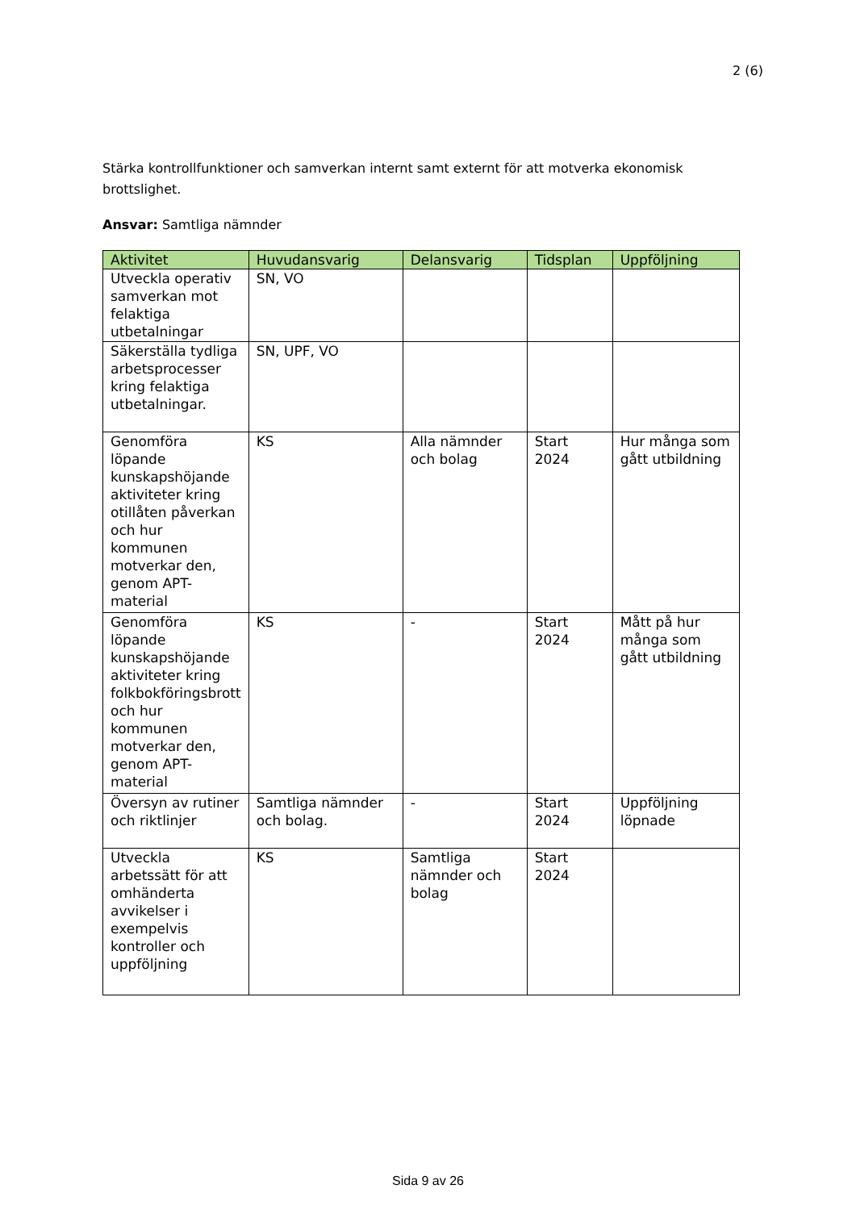2 (6)
Stärka kontrollfunktioner och samverkan internt samt externt för att motverka ekonomisk brottslighet.
Ansvar: Samtliga nämnder
| Aktivitet | Huvudansvarig | Delansvarig | Tidsplan | Uppföljning |
| --- | --- | --- | --- | --- |
| Utveckla operativ samverkan mot felaktiga utbetalningar | SN, VO | | | |
| Säkerställa tydliga arbetsprocesser kring felaktiga utbetalningar. | SN, UPF, VO | | | |
| Genomföra löpande kunskapshöjande aktiviteter kring otillåten påverkan och hur kommunen motverkar den, genom APT-material | KS | Alla nämnder och bolag | Start 2024 | Hur många som gått utbildning |
| Genomföra löpande kunskapshöjande aktiviteter kring folkbokföringsbrott och hur kommunen motverkar den, genom APT-material | KS | - | Start 2024 | Mått på hur många som gått utbildning |
| Översyn av rutiner och riktlinjer | Samtliga nämnder och bolag. | - | Start 2024 | Uppföljning löpnade |
| Utveckla arbetssätt för att omhänderta avvikelser i exempelvis kontroller och uppföljning | KS | Samtliga nämnder och bolag | Start 2024 | |
Sida 9 av 26